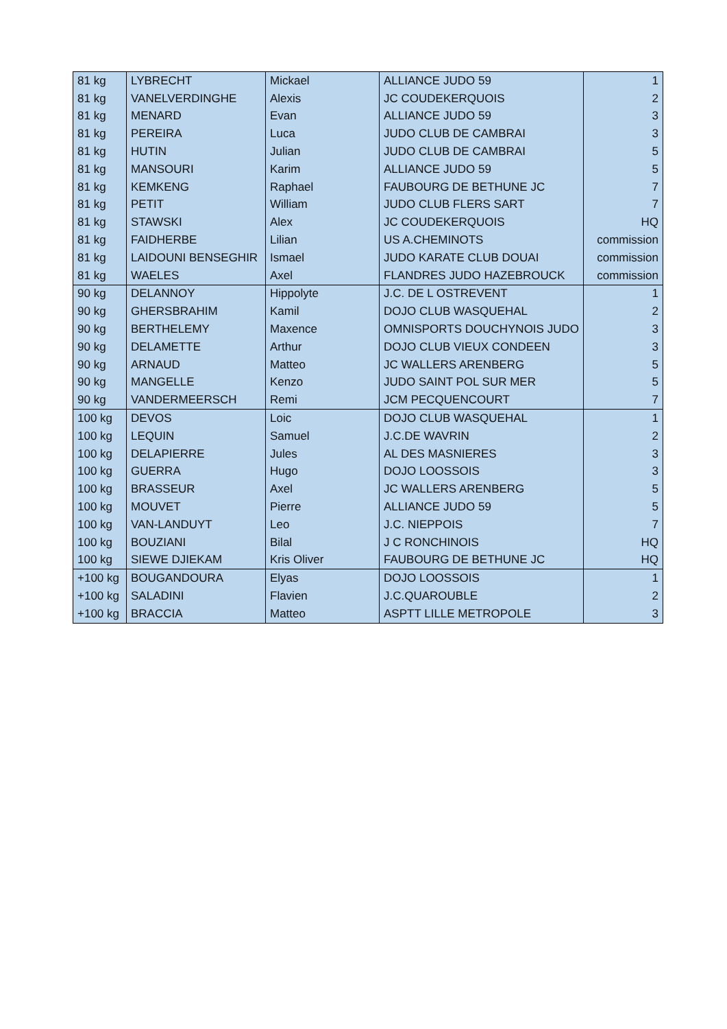| 81 kg | LYBRECHT | Mickael | ALLIANCE JUDO 59 | 1 |
| 81 kg | VANELVERDINGHE | Alexis | JC COUDEKERQUOIS | 2 |
| 81 kg | MENARD | Evan | ALLIANCE JUDO 59 | 3 |
| 81 kg | PEREIRA | Luca | JUDO CLUB DE CAMBRAI | 3 |
| 81 kg | HUTIN | Julian | JUDO CLUB DE CAMBRAI | 5 |
| 81 kg | MANSOURI | Karim | ALLIANCE JUDO 59 | 5 |
| 81 kg | KEMKENG | Raphael | FAUBOURG DE BETHUNE JC | 7 |
| 81 kg | PETIT | William | JUDO CLUB FLERS SART | 7 |
| 81 kg | STAWSKI | Alex | JC COUDEKERQUOIS | HQ |
| 81 kg | FAIDHERBE | Lilian | US A.CHEMINOTS | commission |
| 81 kg | LAIDOUNI BENSEGHIR | Ismael | JUDO KARATE CLUB DOUAI | commission |
| 81 kg | WAELES | Axel | FLANDRES JUDO HAZEBROUCK | commission |
| 90 kg | DELANNOY | Hippolyte | J.C. DE L OSTREVENT | 1 |
| 90 kg | GHERSBRAHIM | Kamil | DOJO CLUB WASQUEHAL | 2 |
| 90 kg | BERTHELEMY | Maxence | OMNISPORTS DOUCHYNOIS JUDO | 3 |
| 90 kg | DELAMETTE | Arthur | DOJO CLUB VIEUX CONDEEN | 3 |
| 90 kg | ARNAUD | Matteo | JC WALLERS ARENBERG | 5 |
| 90 kg | MANGELLE | Kenzo | JUDO SAINT POL SUR MER | 5 |
| 90 kg | VANDERMEERSCH | Remi | JCM PECQUENCOURT | 7 |
| 100 kg | DEVOS | Loic | DOJO CLUB WASQUEHAL | 1 |
| 100 kg | LEQUIN | Samuel | J.C.DE WAVRIN | 2 |
| 100 kg | DELAPIERRE | Jules | AL DES MASNIERES | 3 |
| 100 kg | GUERRA | Hugo | DOJO LOOSSOIS | 3 |
| 100 kg | BRASSEUR | Axel | JC WALLERS ARENBERG | 5 |
| 100 kg | MOUVET | Pierre | ALLIANCE JUDO 59 | 5 |
| 100 kg | VAN-LANDUYT | Leo | J.C. NIEPPOIS | 7 |
| 100 kg | BOUZIANI | Bilal | J C RONCHINOIS | HQ |
| 100 kg | SIEWE DJIEKAM | Kris Oliver | FAUBOURG DE BETHUNE JC | HQ |
| +100 kg | BOUGANDOURA | Elyas | DOJO LOOSSOIS | 1 |
| +100 kg | SALADINI | Flavien | J.C.QUAROUBLE | 2 |
| +100 kg | BRACCIA | Matteo | ASPTT LILLE METROPOLE | 3 |